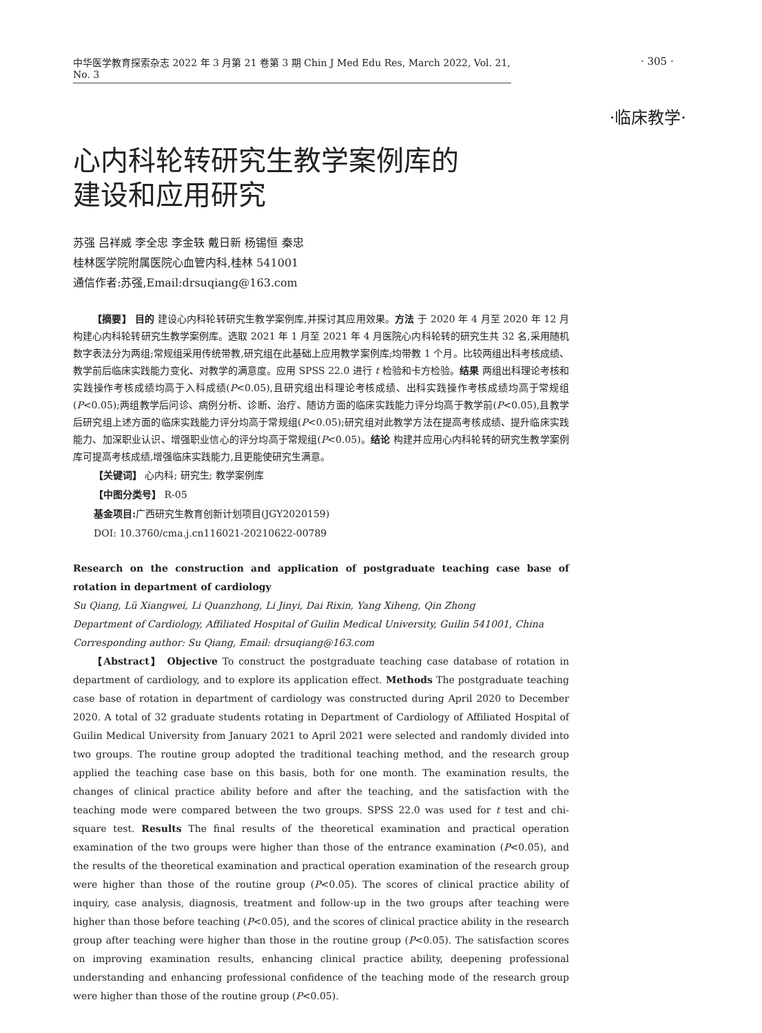· 305 ·
中华医学教育探索杂志 2022 年 3 月第 21 卷第 3 期 Chin J Med Edu Res, March 2022, Vol. 21, No. 3
·临床教学·
心内科轮转研究生教学案例库的
建设和应用研究
苏强 吕祥威 李全忠 李金轶 戴日新 杨锡恒 秦忠
桂林医学院附属医院心血管内科,桂林 541001
通信作者:苏强,Email:drsuqiang@163.com
【摘要】 目的 建设心内科轮转研究生教学案例库,并探讨其应用效果。方法 于 2020 年 4 月至 2020 年 12 月构建心内科轮转研究生教学案例库。选取 2021 年 1 月至 2021 年 4 月医院心内科轮转的研究生共 32 名,采用随机数字表法分为两组;常规组采用传统带教,研究组在此基础上应用教学案例库;均带教 1 个月。比较两组出科考核成绩、教学前后临床实践能力变化、对教学的满意度。应用 SPSS 22.0 进行 t 检验和卡方检验。结果 两组出科理论考核和实践操作考核成绩均高于入科成绩(P<0.05),且研究组出科理论考核成绩、出科实践操作考核成绩均高于常规组(P<0.05);两组教学后问诊、病例分析、诊断、治疗、随访方面的临床实践能力评分均高于教学前(P<0.05),且教学后研究组上述方面的临床实践能力评分均高于常规组(P<0.05);研究组对此教学方法在提高考核成绩、提升临床实践能力、加深职业认识、增强职业信心的评分均高于常规组(P<0.05)。结论 构建并应用心内科轮转的研究生教学案例库可提高考核成绩,增强临床实践能力,且更能使研究生满意。
【关键词】 心内科; 研究生; 教学案例库
【中图分类号】 R-05
基金项目: 广西研究生教育创新计划项目(JGY2020159)
DOI: 10.3760/cma.j.cn116021-20210622-00789
Research on the construction and application of postgraduate teaching case base of rotation in department of cardiology
Su Qiang, Lü Xiangwei, Li Quanzhong, Li Jinyi, Dai Rixin, Yang Xiheng, Qin Zhong
Department of Cardiology, Affiliated Hospital of Guilin Medical University, Guilin 541001, China
Corresponding author: Su Qiang, Email: drsuqiang@163.com
【Abstract】 Objective To construct the postgraduate teaching case database of rotation in department of cardiology, and to explore its application effect. Methods The postgraduate teaching case base of rotation in department of cardiology was constructed during April 2020 to December 2020. A total of 32 graduate students rotating in Department of Cardiology of Affiliated Hospital of Guilin Medical University from January 2021 to April 2021 were selected and randomly divided into two groups. The routine group adopted the traditional teaching method, and the research group applied the teaching case base on this basis, both for one month. The examination results, the changes of clinical practice ability before and after the teaching, and the satisfaction with the teaching mode were compared between the two groups. SPSS 22.0 was used for t test and chi-square test. Results The final results of the theoretical examination and practical operation examination of the two groups were higher than those of the entrance examination (P<0.05), and the results of the theoretical examination and practical operation examination of the research group were higher than those of the routine group (P<0.05). The scores of clinical practice ability of inquiry, case analysis, diagnosis, treatment and follow-up in the two groups after teaching were higher than those before teaching (P<0.05), and the scores of clinical practice ability in the research group after teaching were higher than those in the routine group (P<0.05). The satisfaction scores on improving examination results, enhancing clinical practice ability, deepening professional understanding and enhancing professional confidence of the teaching mode of the research group were higher than those of the routine group (P<0.05).